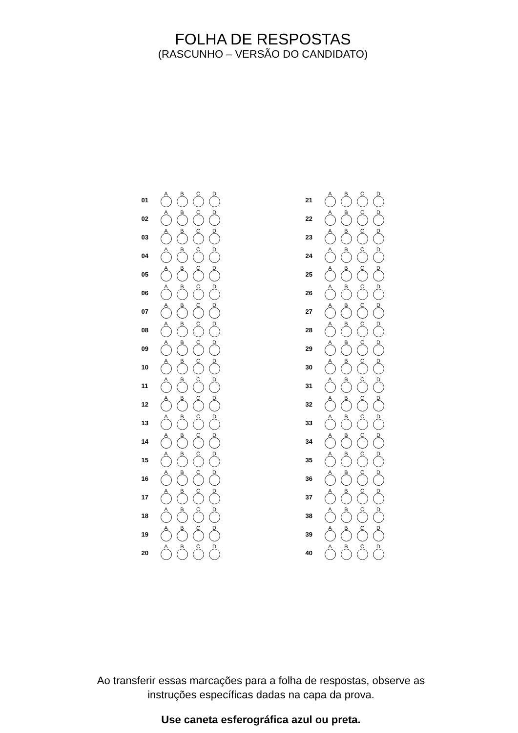FOLHA DE RESPOSTAS
(RASCUNHO – VERSÃO DO CANDIDATO)
| 01 | A | B | C | D |
| 02 | A | B | C | D |
| 03 | A | B | C | D |
| 04 | A | B | C | D |
| 05 | A | B | C | D |
| 06 | A | B | C | D |
| 07 | A | B | C | D |
| 08 | A | B | C | D |
| 09 | A | B | C | D |
| 10 | A | B | C | D |
| 11 | A | B | C | D |
| 12 | A | B | C | D |
| 13 | A | B | C | D |
| 14 | A | B | C | D |
| 15 | A | B | C | D |
| 16 | A | B | C | D |
| 17 | A | B | C | D |
| 18 | A | B | C | D |
| 19 | A | B | C | D |
| 20 | A | B | C | D |
| 21 | A | B | C | D |
| 22 | A | B | C | D |
| 23 | A | B | C | D |
| 24 | A | B | C | D |
| 25 | A | B | C | D |
| 26 | A | B | C | D |
| 27 | A | B | C | D |
| 28 | A | B | C | D |
| 29 | A | B | C | D |
| 30 | A | B | C | D |
| 31 | A | B | C | D |
| 32 | A | B | C | D |
| 33 | A | B | C | D |
| 34 | A | B | C | D |
| 35 | A | B | C | D |
| 36 | A | B | C | D |
| 37 | A | B | C | D |
| 38 | A | B | C | D |
| 39 | A | B | C | D |
| 40 | A | B | C | D |
Ao transferir essas marcações para a folha de respostas, observe as
instruções específicas dadas na capa da prova.
Use caneta esferográfica azul ou preta.